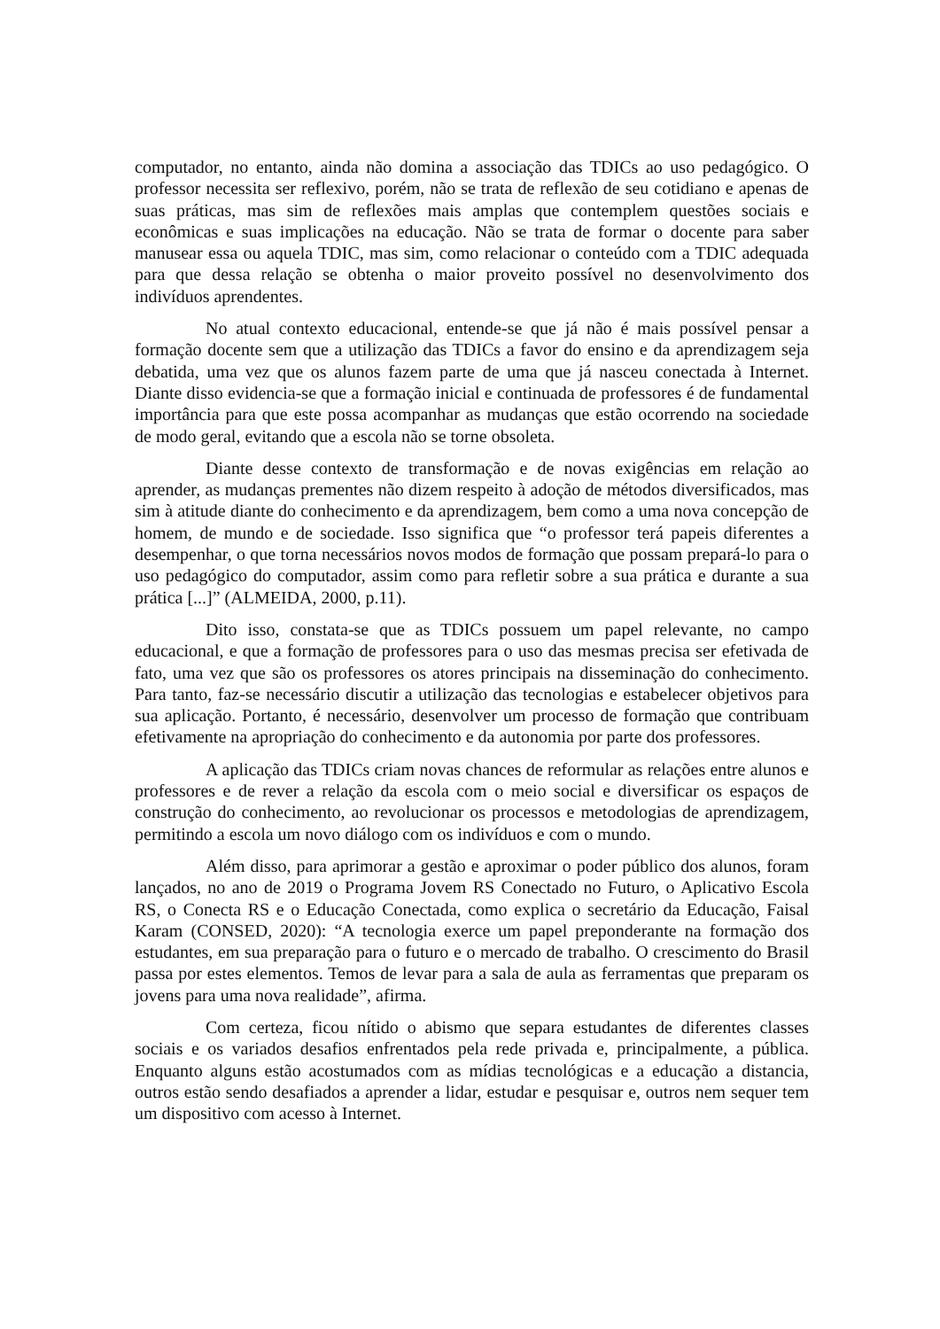computador, no entanto, ainda não domina a associação das TDICs ao uso pedagógico. O professor necessita ser reflexivo, porém, não se trata de reflexão de seu cotidiano e apenas de suas práticas, mas sim de reflexões mais amplas que contemplem questões sociais e econômicas e suas implicações na educação. Não se trata de formar o docente para saber manusear essa ou aquela TDIC, mas sim, como relacionar o conteúdo com a TDIC adequada para que dessa relação se obtenha o maior proveito possível no desenvolvimento dos indivíduos aprendentes.
No atual contexto educacional, entende-se que já não é mais possível pensar a formação docente sem que a utilização das TDICs a favor do ensino e da aprendizagem seja debatida, uma vez que os alunos fazem parte de uma que já nasceu conectada à Internet. Diante disso evidencia-se que a formação inicial e continuada de professores é de fundamental importância para que este possa acompanhar as mudanças que estão ocorrendo na sociedade de modo geral, evitando que a escola não se torne obsoleta.
Diante desse contexto de transformação e de novas exigências em relação ao aprender, as mudanças prementes não dizem respeito à adoção de métodos diversificados, mas sim à atitude diante do conhecimento e da aprendizagem, bem como a uma nova concepção de homem, de mundo e de sociedade. Isso significa que “o professor terá papeis diferentes a desempenhar, o que torna necessários novos modos de formação que possam prepará-lo para o uso pedagógico do computador, assim como para refletir sobre a sua prática e durante a sua prática [...]” (ALMEIDA, 2000, p.11).
Dito isso, constata-se que as TDICs possuem um papel relevante, no campo educacional, e que a formação de professores para o uso das mesmas precisa ser efetivada de fato, uma vez que são os professores os atores principais na disseminação do conhecimento. Para tanto, faz-se necessário discutir a utilização das tecnologias e estabelecer objetivos para sua aplicação. Portanto, é necessário, desenvolver um processo de formação que contribuam efetivamente na apropriação do conhecimento e da autonomia por parte dos professores.
A aplicação das TDICs criam novas chances de reformular as relações entre alunos e professores e de rever a relação da escola com o meio social e diversificar os espaços de construção do conhecimento, ao revolucionar os processos e metodologias de aprendizagem, permitindo a escola um novo diálogo com os indivíduos e com o mundo.
Além disso, para aprimorar a gestão e aproximar o poder público dos alunos, foram lançados, no ano de 2019 o Programa Jovem RS Conectado no Futuro, o Aplicativo Escola RS, o Conecta RS e o Educação Conectada, como explica o secretário da Educação, Faisal Karam (CONSED, 2020): “A tecnologia exerce um papel preponderante na formação dos estudantes, em sua preparação para o futuro e o mercado de trabalho. O crescimento do Brasil passa por estes elementos. Temos de levar para a sala de aula as ferramentas que preparam os jovens para uma nova realidade”, afirma.
Com certeza, ficou nítido o abismo que separa estudantes de diferentes classes sociais e os variados desafios enfrentados pela rede privada e, principalmente, a pública. Enquanto alguns estão acostumados com as mídias tecnológicas e a educação a distancia, outros estão sendo desafiados a aprender a lidar, estudar e pesquisar e, outros nem sequer tem um dispositivo com acesso à Internet.